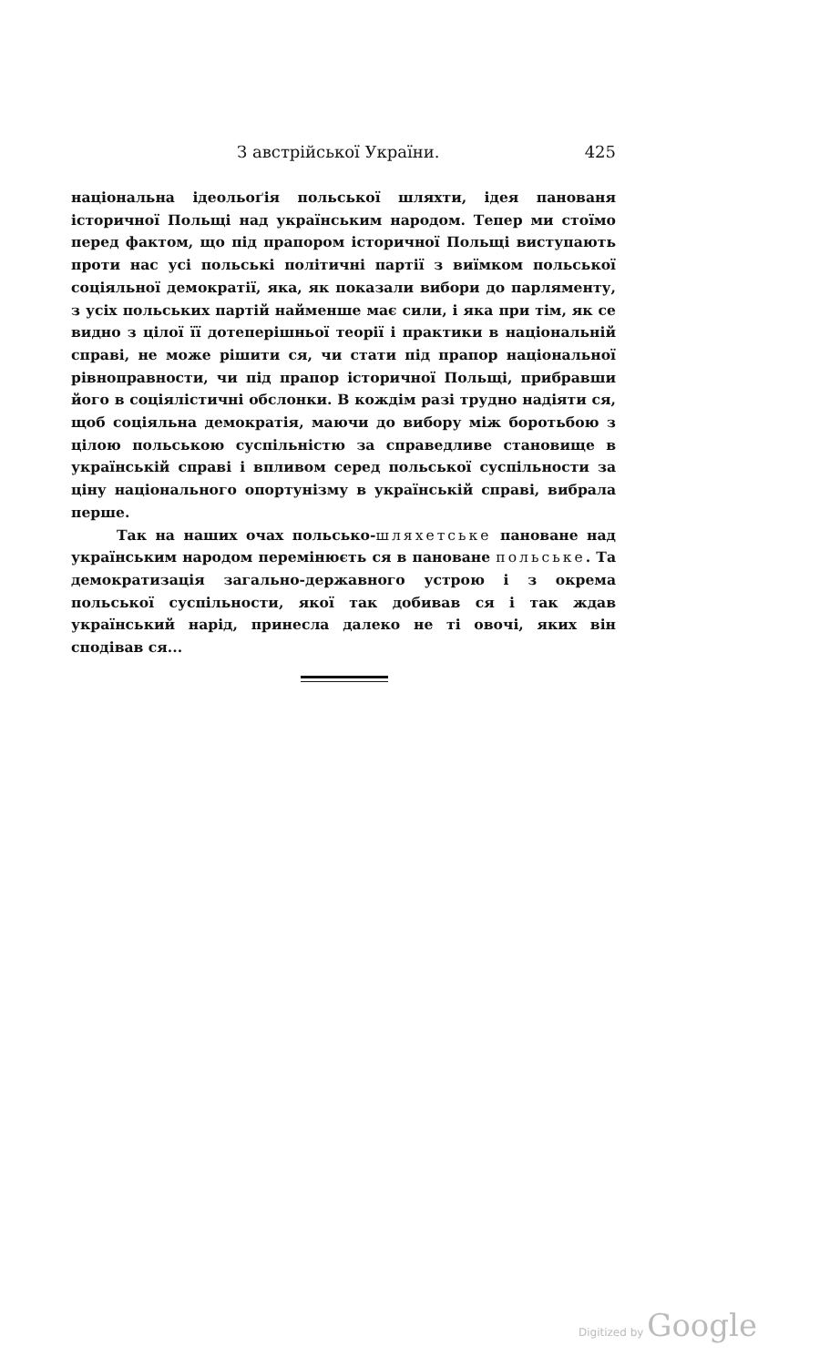З австрійської України. 425
національна ідеольоґія польської шляхти, ідея панованя історичної Польщі над українським народом. Тепер ми стоїмо перед фактом, що під прапором історичної Польщі виступають проти нас усі польські політичні партії з виїмком польської соціяльної демократії, яка, як показали вибори до парляменту, з усіх польських партій найменше має сили, і яка при тім, як се видно з цілої її дотеперішньої теорії і практики в національній справі, не може рішити ся, чи стати під прапор національної рівноправности, чи під прапор історичної Польщі, прибравши його в соціялістичні обслонки. В кождім разі трудно надіяти ся, щоб соціяльна демократія, маючи до вибору між боротьбою з цілою польською суспільністю за справедливе становище в українській справі і впливом серед польської суспільности за ціну національного опортунізму в українській справі, вибрала перше.
Так на наших очах польсько-шляхетське пановане над українським народом перемінюєть ся в пановане польське. Та демократизація загально-державного устрою і з окрема польської суспільности, якої так добивав ся і так ждав український нарід, принесла далеко не ті овочі, яких він сподівав ся...
Digitized by Google